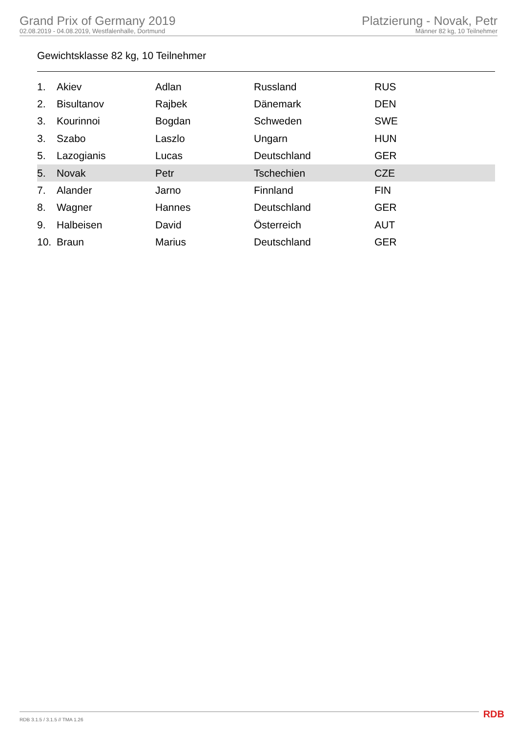Grand Prix of Germany 2019
02.08.2019 - 04.08.2019, Westfalenhalle, Dortmund
Platzierung - Novak, Petr
Männer 82 kg, 10 Teilnehmer
Gewichtsklasse 82 kg, 10 Teilnehmer
| 1. | Akiev | Adlan | Russland | RUS |
| 2. | Bisultanov | Rajbek | Dänemark | DEN |
| 3. | Kourinnoi | Bogdan | Schweden | SWE |
| 3. | Szabo | Laszlo | Ungarn | HUN |
| 5. | Lazogianis | Lucas | Deutschland | GER |
| 5. | Novak | Petr | Tschechien | CZE |
| 7. | Alander | Jarno | Finnland | FIN |
| 8. | Wagner | Hannes | Deutschland | GER |
| 9. | Halbeisen | David | Österreich | AUT |
| 10. | Braun | Marius | Deutschland | GER |
RDB 3.1.5 / 3.1.5 // TMA 1.26 RDB